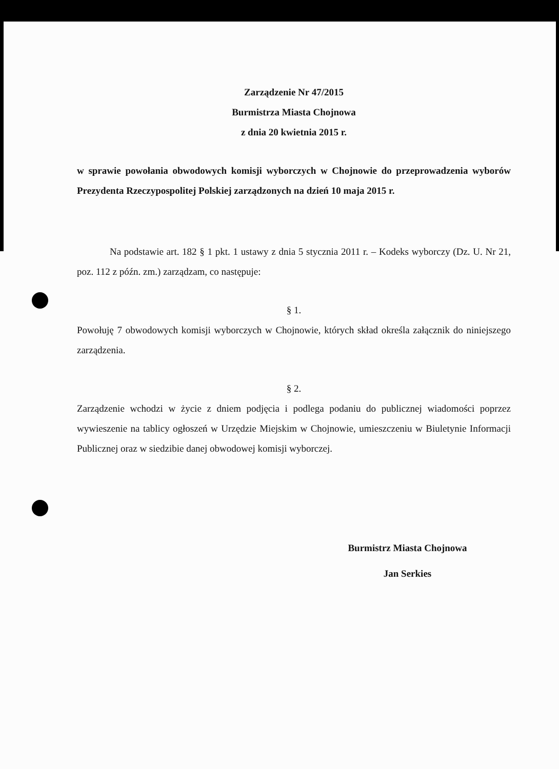Zarządzenie Nr 47/2015
Burmistrza Miasta Chojnowa
z dnia 20 kwietnia 2015 r.
w sprawie powołania obwodowych komisji wyborczych w Chojnowie do przeprowadzenia wyborów Prezydenta Rzeczypospolitej Polskiej zarządzonych na dzień 10 maja 2015 r.
Na podstawie art. 182 § 1 pkt. 1 ustawy z dnia 5 stycznia 2011 r. – Kodeks wyborczy (Dz. U. Nr 21, poz. 112 z późn. zm.) zarządzam, co następuje:
§ 1.
Powołuję 7 obwodowych komisji wyborczych w Chojnowie, których skład określa załącznik do niniejszego zarządzenia.
§ 2.
Zarządzenie wchodzi w życie z dniem podjęcia i podlega podaniu do publicznej wiadomości poprzez wywieszenie na tablicy ogłoszeń w Urzędzie Miejskim w Chojnowie, umieszczeniu w Biuletynie Informacji Publicznej oraz w siedzibie danej obwodowej komisji wyborczej.
Burmistrz Miasta Chojnowa
Jan Serkies